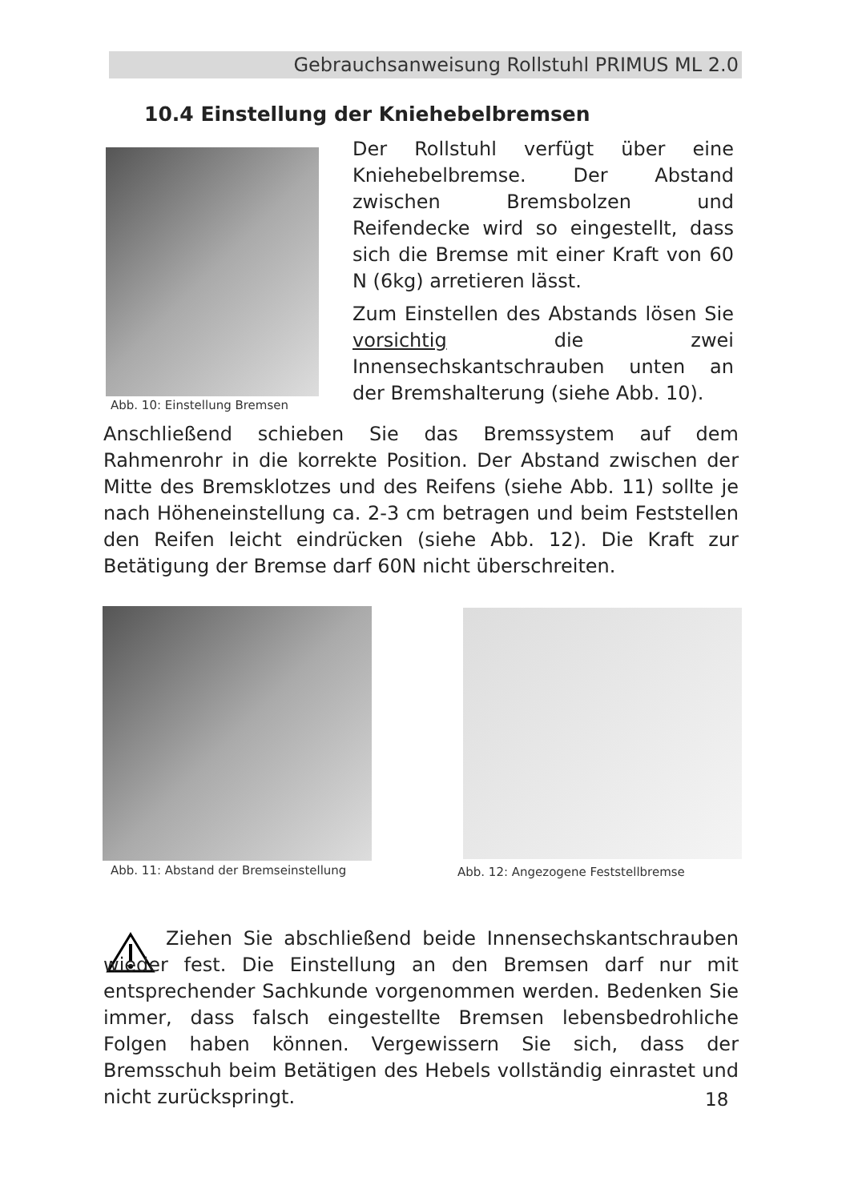Gebrauchsanweisung Rollstuhl PRIMUS ML 2.0
10.4 Einstellung der Kniehebelbremsen
Abb. 10: Einstellung Bremsen
Der Rollstuhl verfügt über eine Kniehebelbremse. Der Abstand zwischen Bremsbolzen und Reifendecke wird so eingestellt, dass sich die Bremse mit einer Kraft von 60 N (6kg) arretieren lässt.
Zum Einstellen des Abstands lösen Sie vorsichtig die zwei Innensechskantschrauben unten an der Bremshalterung (siehe Abb. 10).
Anschließend schieben Sie das Bremssystem auf dem Rahmenrohr in die korrekte Position. Der Abstand zwischen der Mitte des Bremsklotzes und des Reifens (siehe Abb. 11) sollte je nach Höheneinstellung ca. 2-3 cm betragen und beim Feststellen den Reifen leicht eindrücken (siehe Abb. 12). Die Kraft zur Betätigung der Bremse darf 60N nicht überschreiten.
Abb. 11: Abstand der Bremseinstellung
Abb. 12: Angezogene Feststellbremse
Ziehen Sie abschließend beide Innensechskantschrauben wieder fest. Die Einstellung an den Bremsen darf nur mit entsprechender Sachkunde vorgenommen werden. Bedenken Sie immer, dass falsch eingestellte Bremsen lebensbedrohliche Folgen haben können. Vergewissern Sie sich, dass der Bremsschuh beim Betätigen des Hebels vollständig einrastet und nicht zurückspringt.
18